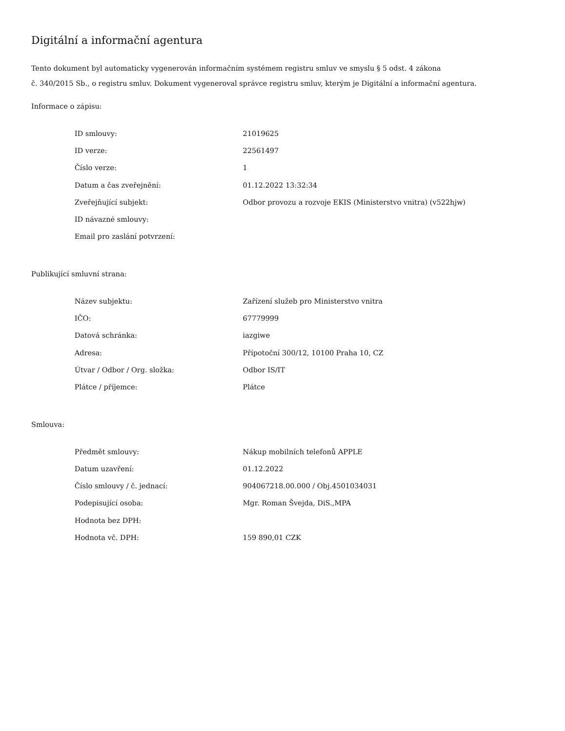Digitální a informační agentura
Tento dokument byl automaticky vygenerován informačním systémem registru smluv ve smyslu § 5 odst. 4 zákona
č. 340/2015 Sb., o registru smluv. Dokument vygeneroval správce registru smluv, kterým je Digitální a informační agentura.
Informace o zápisu:
| ID smlouvy: | 21019625 |
| ID verze: | 22561497 |
| Číslo verze: | 1 |
| Datum a čas zveřejnění: | 01.12.2022 13:32:34 |
| Zveřejňující subjekt: | Odbor provozu a rozvoje EKIS (Ministerstvo vnitra) (v522hjw) |
| ID návazné smlouvy: | |
| Email pro zaslání potvrzení: | |
Publikující smluvní strana:
| Název subjektu: | Zařízení služeb pro Ministerstvo vnitra |
| IČO: | 67779999 |
| Datová schránka: | iazgiwe |
| Adresa: | Přípotoční 300/12, 10100 Praha 10, CZ |
| Útvar / Odbor / Org. složka: | Odbor IS/IT |
| Plátce / příjemce: | Plátce |
Smlouva:
| Předmět smlouvy: | Nákup mobilních telefonů APPLE |
| Datum uzavření: | 01.12.2022 |
| Číslo smlouvy / č. jednací: | 904067218.00.000 / Obj.4501034031 |
| Podepisující osoba: | Mgr. Roman Švejda, DiS.,MPA |
| Hodnota bez DPH: | |
| Hodnota vč. DPH: | 159 890,01 CZK |